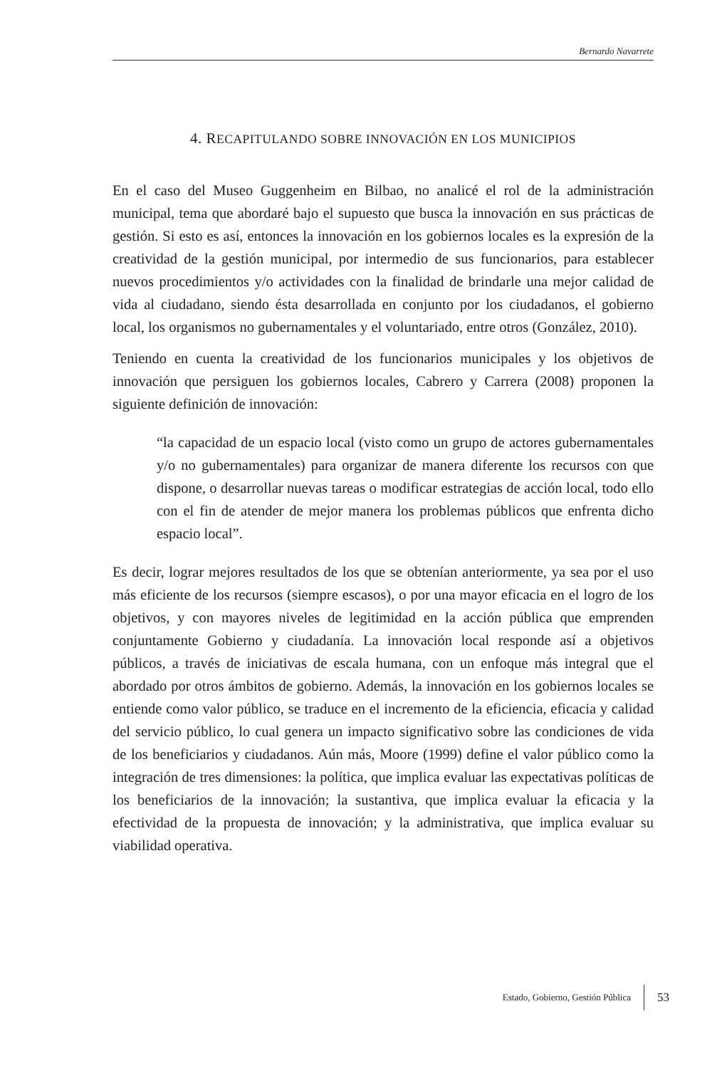Bernardo Navarrete
4. RECAPITULANDO SOBRE INNOVACIÓN EN LOS MUNICIPIOS
En el caso del Museo Guggenheim en Bilbao, no analicé el rol de la administración municipal, tema que abordaré bajo el supuesto que busca la innovación en sus prácticas de gestión. Si esto es así, entonces la innovación en los gobiernos locales es la expresión de la creatividad de la gestión municipal, por intermedio de sus funcionarios, para establecer nuevos procedimientos y/o actividades con la finalidad de brindarle una mejor calidad de vida al ciudadano, siendo ésta desarrollada en conjunto por los ciudadanos, el gobierno local, los organismos no gubernamentales y el voluntariado, entre otros (González, 2010).
Teniendo en cuenta la creatividad de los funcionarios municipales y los objetivos de innovación que persiguen los gobiernos locales, Cabrero y Carrera (2008) proponen la siguiente definición de innovación:
“la capacidad de un espacio local (visto como un grupo de actores gubernamentales y/o no gubernamentales) para organizar de manera diferente los recursos con que dispone, o desarrollar nuevas tareas o modificar estrategias de acción local, todo ello con el fin de atender de mejor manera los problemas públicos que enfrenta dicho espacio local”.
Es decir, lograr mejores resultados de los que se obtenían anteriormente, ya sea por el uso más eficiente de los recursos (siempre escasos), o por una mayor eficacia en el logro de los objetivos, y con mayores niveles de legitimidad en la acción pública que emprenden conjuntamente Gobierno y ciudadanía. La innovación local responde así a objetivos públicos, a través de iniciativas de escala humana, con un enfoque más integral que el abordado por otros ámbitos de gobierno. Además, la innovación en los gobiernos locales se entiende como valor público, se traduce en el incremento de la eficiencia, eficacia y calidad del servicio público, lo cual genera un impacto significativo sobre las condiciones de vida de los beneficiarios y ciudadanos. Aún más, Moore (1999) define el valor público como la integración de tres dimensiones: la política, que implica evaluar las expectativas políticas de los beneficiarios de la innovación; la sustantiva, que implica evaluar la eficacia y la efectividad de la propuesta de innovación; y la administrativa, que implica evaluar su viabilidad operativa.
Estado, Gobierno, Gestión Pública 53